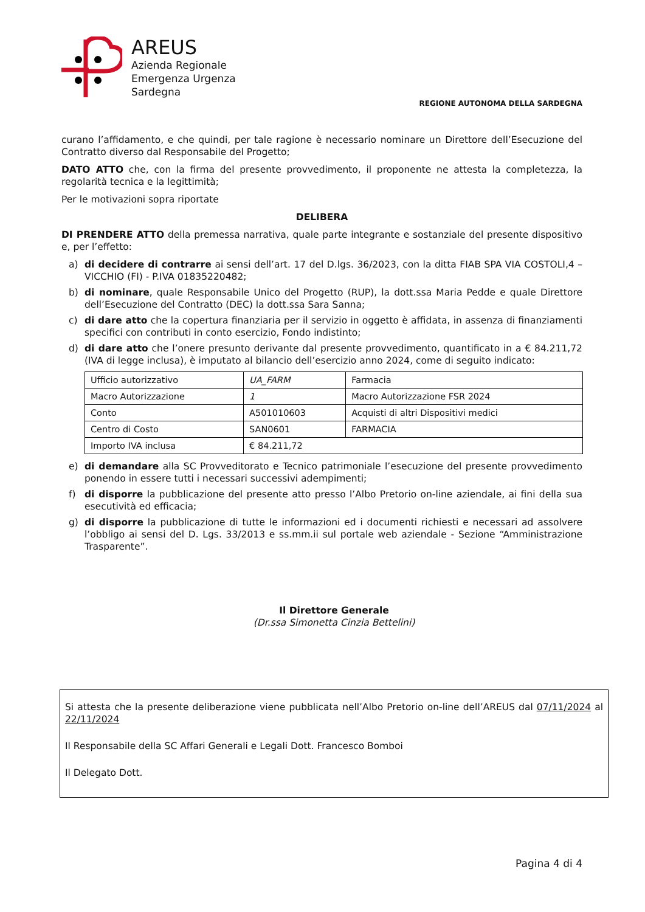AREUS
Azienda Regionale
Emergenza Urgenza
Sardegna
REGIONE AUTONOMA DELLA SARDEGNA
curano l’affidamento, e che quindi, per tale ragione è necessario nominare un Direttore dell’Esecuzione del Contratto diverso dal Responsabile del Progetto;
DATO ATTO che, con la firma del presente provvedimento, il proponente ne attesta la completezza, la regolarità tecnica e la legittimità;
Per le motivazioni sopra riportate
DELIBERA
DI PRENDERE ATTO della premessa narrativa, quale parte integrante e sostanziale del presente dispositivo e, per l’effetto:
a) di decidere di contrarre ai sensi dell’art. 17 del D.lgs. 36/2023, con la ditta FIAB SPA VIA COSTOLI,4 – VICCHIO (FI) - P.IVA 01835220482;
b) di nominare, quale Responsabile Unico del Progetto (RUP), la dott.ssa Maria Pedde e quale Direttore dell’Esecuzione del Contratto (DEC) la dott.ssa Sara Sanna;
c) di dare atto che la copertura finanziaria per il servizio in oggetto è affidata, in assenza di finanziamenti specifici con contributi in conto esercizio, Fondo indistinto;
d) di dare atto che l’onere presunto derivante dal presente provvedimento, quantificato in a € 84.211,72 (IVA di legge inclusa), è imputato al bilancio dell’esercizio anno 2024, come di seguito indicato:
| Ufficio autorizzativo | UA_FARM | Farmacia |
| Macro Autorizzazione | 1 | Macro Autorizzazione FSR 2024 |
| Conto | A501010603 | Acquisti di altri Dispositivi medici |
| Centro di Costo | SAN0601 | FARMACIA |
| Importo IVA inclusa | € 84.211,72 | |
e) di demandare alla SC Provveditorato e Tecnico patrimoniale l’esecuzione del presente provvedimento ponendo in essere tutti i necessari successivi adempimenti;
f) di disporre la pubblicazione del presente atto presso l’Albo Pretorio on-line aziendale, ai fini della sua esecutività ed efficacia;
g) di disporre la pubblicazione di tutte le informazioni ed i documenti richiesti e necessari ad assolvere l’obbligo ai sensi del D. Lgs. 33/2013 e ss.mm.ii sul portale web aziendale - Sezione “Amministrazione Trasparente”.
Il Direttore Generale
(Dr.ssa Simonetta Cinzia Bettelini)
Si attesta che la presente deliberazione viene pubblicata nell’Albo Pretorio on-line dell’AREUS dal 07/11/2024 al 22/11/2024
Il Responsabile della SC Affari Generali e Legali Dott. Francesco Bomboi
Il Delegato Dott.
Pagina 4 di 4